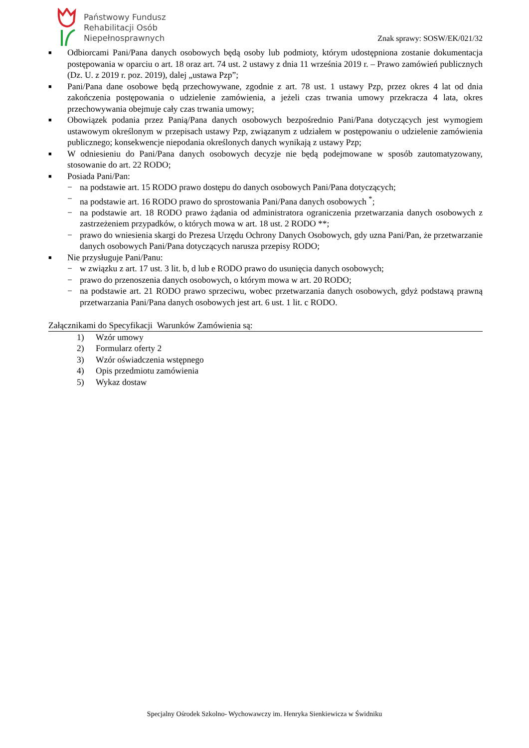Państwowy Fundusz
Rehabilitacji Osób
Niepełnosprawnych
Znak sprawy: SOSW/EK/021/32
■
Odbiorcami Pani/Pana danych osobowych będą osoby lub podmioty, którym udostępniona zostanie dokumentacja postępowania w oparciu o art. 18 oraz art. 74 ust. 2 ustawy z dnia 11 września 2019 r. – Prawo zamówień publicznych (Dz. U. z 2019 r. poz. 2019), dalej „ustawa Pzp”;
■
Pani/Pana dane osobowe będą przechowywane, zgodnie z art. 78 ust. 1 ustawy Pzp, przez okres 4 lat od dnia zakończenia postępowania o udzielenie zamówienia, a jeżeli czas trwania umowy przekracza 4 lata, okres przechowywania obejmuje cały czas trwania umowy;
■
Obowiązek podania przez Panią/Pana danych osobowych bezpośrednio Pani/Pana dotyczących jest wymogiem ustawowym określonym w przepisach ustawy Pzp, związanym z udziałem w postępowaniu o udzielenie zamówienia publicznego; konsekwencje niepodania określonych danych wynikają z ustawy Pzp;
■
W odniesieniu do Pani/Pana danych osobowych decyzje nie będą podejmowane w sposób zautomatyzowany, stosowanie do art. 22 RODO;
■
Posiada Pani/Pan:
− na podstawie art. 15 RODO prawo dostępu do danych osobowych Pani/Pana dotyczących;
− na podstawie art. 16 RODO prawo do sprostowania Pani/Pana danych osobowych <sup>*</sup>;
− na podstawie art. 18 RODO prawo żądania od administratora ograniczenia przetwarzania danych osobowych z zastrzeżeniem przypadków, o których mowa w art. 18 ust. 2 RODO **;
− prawo do wniesienia skargi do Prezesa Urzędu Ochrony Danych Osobowych, gdy uzna Pani/Pan, że przetwarzanie danych osobowych Pani/Pana dotyczących narusza przepisy RODO;
■
Nie przysługuje Pani/Panu:
− w związku z art. 17 ust. 3 lit. b, d lub e RODO prawo do usunięcia danych osobowych;
− prawo do przenoszenia danych osobowych, o którym mowa w art. 20 RODO;
− na podstawie art. 21 RODO prawo sprzeciwu, wobec przetwarzania danych osobowych, gdyż podstawą prawną przetwarzania Pani/Pana danych osobowych jest art. 6 ust. 1 lit. c RODO.
Załącznikami do Specyfikacji Warunków Zamówienia są:
1) Wzór umowy
2) Formularz oferty 2
3) Wzór oświadczenia wstępnego
4) Opis przedmiotu zamówienia
5) Wykaz dostaw
Specjalny Ośrodek Szkolno- Wychowawczy im. Henryka Sienkiewicza w Świdniku